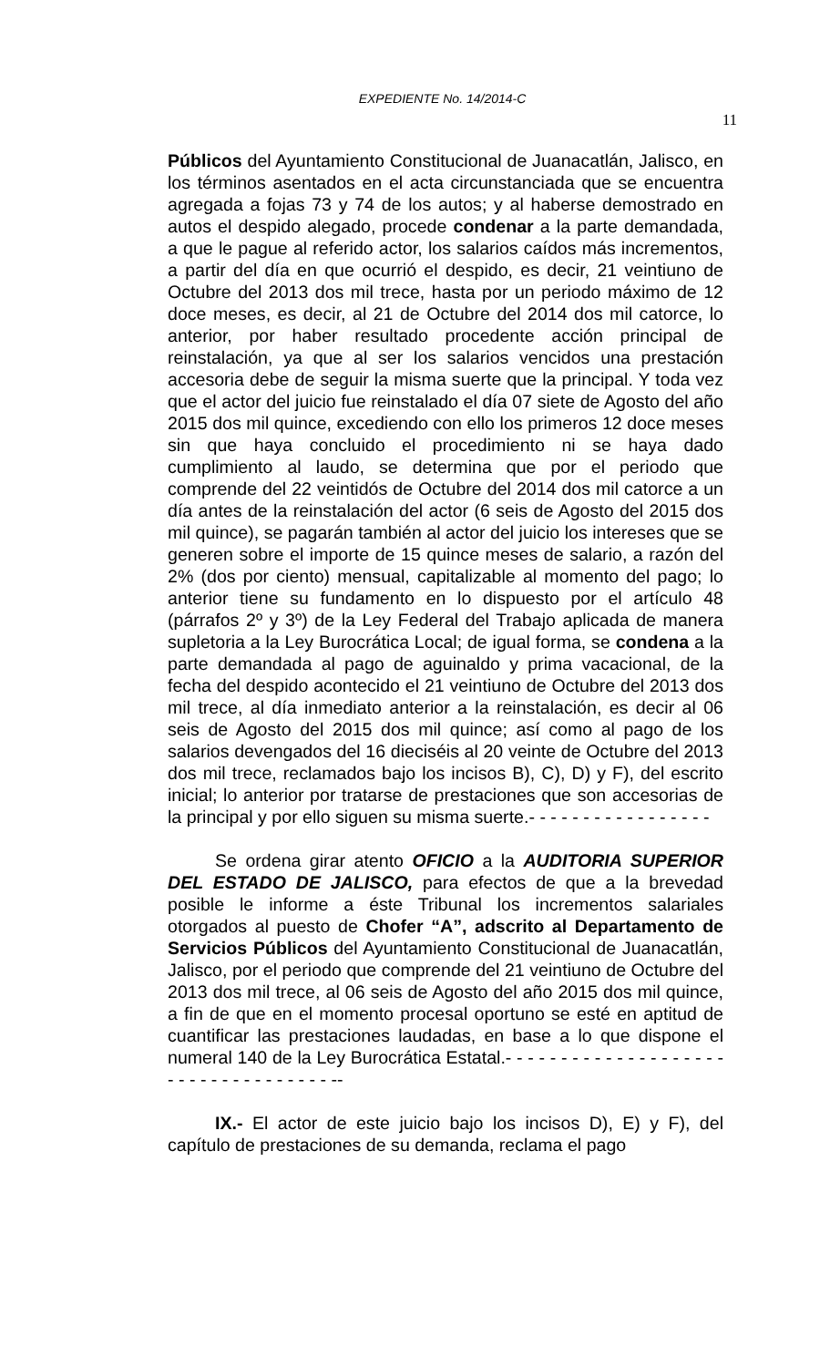EXPEDIENTE No. 14/2014-C
11
Públicos del Ayuntamiento Constitucional de Juanacatlán, Jalisco, en los términos asentados en el acta circunstanciada que se encuentra agregada a fojas 73 y 74 de los autos; y al haberse demostrado en autos el despido alegado, procede condenar a la parte demandada, a que le pague al referido actor, los salarios caídos más incrementos, a partir del día en que ocurrió el despido, es decir, 21 veintiuno de Octubre del 2013 dos mil trece, hasta por un periodo máximo de 12 doce meses, es decir, al 21 de Octubre del 2014 dos mil catorce, lo anterior, por haber resultado procedente acción principal de reinstalación, ya que al ser los salarios vencidos una prestación accesoria debe de seguir la misma suerte que la principal. Y toda vez que el actor del juicio fue reinstalado el día 07 siete de Agosto del año 2015 dos mil quince, excediendo con ello los primeros 12 doce meses sin que haya concluido el procedimiento ni se haya dado cumplimiento al laudo, se determina que por el periodo que comprende del 22 veintidós de Octubre del 2014 dos mil catorce a un día antes de la reinstalación del actor (6 seis de Agosto del 2015 dos mil quince), se pagarán también al actor del juicio los intereses que se generen sobre el importe de 15 quince meses de salario, a razón del 2% (dos por ciento) mensual, capitalizable al momento del pago; lo anterior tiene su fundamento en lo dispuesto por el artículo 48 (párrafos 2º y 3º) de la Ley Federal del Trabajo aplicada de manera supletoria a la Ley Burocrática Local; de igual forma, se condena a la parte demandada al pago de aguinaldo y prima vacacional, de la fecha del despido acontecido el 21 veintiuno de Octubre del 2013 dos mil trece, al día inmediato anterior a la reinstalación, es decir al 06 seis de Agosto del 2015 dos mil quince; así como al pago de los salarios devengados del 16 dieciséis al 20 veinte de Octubre del 2013 dos mil trece, reclamados bajo los incisos B), C), D) y F), del escrito inicial; lo anterior por tratarse de prestaciones que son accesorias de la principal y por ello siguen su misma suerte.- - - - - - - - - - - - - - - - -
Se ordena girar atento OFICIO a la AUDITORIA SUPERIOR DEL ESTADO DE JALISCO, para efectos de que a la brevedad posible le informe a éste Tribunal los incrementos salariales otorgados al puesto de Chofer “A”, adscrito al Departamento de Servicios Públicos del Ayuntamiento Constitucional de Juanacatlán, Jalisco, por el periodo que comprende del 21 veintiuno de Octubre del 2013 dos mil trece, al 06 seis de Agosto del año 2015 dos mil quince, a fin de que en el momento procesal oportuno se esté en aptitud de cuantificar las prestaciones laudadas, en base a lo que dispone el numeral 140 de la Ley Burocrática Estatal.- - - - - - - - - - - - - - - - - - - - - - - - - - - - - - - - - - - --
IX.- El actor de este juicio bajo los incisos D), E) y F), del capítulo de prestaciones de su demanda, reclama el pago